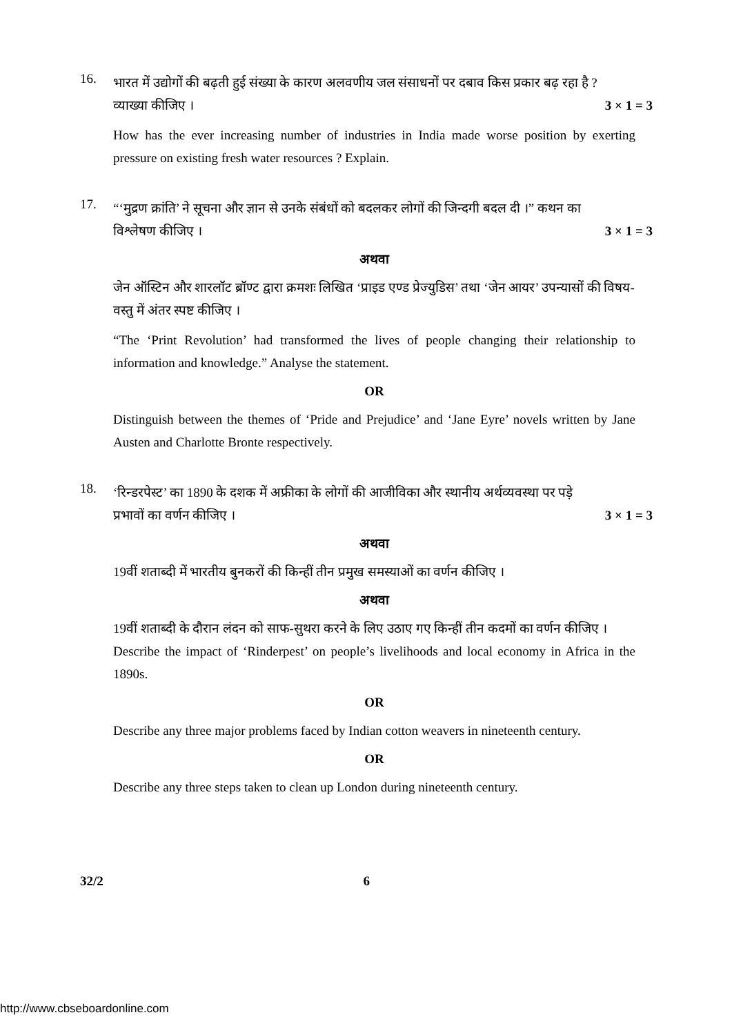16.
भारत में उद्योगों की बढ़ती हुई संख्या के कारण अलवणीय जल संसाधनों पर दबाव किस प्रकार बढ़ रहा है ?
व्याख्या कीजिए । 3 × 1 = 3
How has the ever increasing number of industries in India made worse position by exerting pressure on existing fresh water resources ? Explain.
17.
“‘मुद्रण क्रांति’ ने सूचना और ज्ञान से उनके संबंधों को बदलकर लोगों की जिन्दगी बदल दी ।” कथन का
विश्लेषण कीजिए । 3 × 1 = 3
अथवा
जेन ऑस्टिन और शारलॉट ब्रॉण्ट द्वारा क्रमशः लिखित ‘प्राइड एण्ड प्रेज्युडिस’ तथा ‘जेन आयर’ उपन्यासों की विषय-वस्तु में अंतर स्पष्ट कीजिए ।
“The ‘Print Revolution’ had transformed the lives of people changing their relationship to information and knowledge.” Analyse the statement.
OR
Distinguish between the themes of ‘Pride and Prejudice’ and ‘Jane Eyre’ novels written by Jane Austen and Charlotte Bronte respectively.
18.
‘रिन्डरपेस्ट’ का 1890 के दशक में अफ्रीका के लोगों की आजीविका और स्थानीय अर्थव्यवस्था पर पड़े
प्रभावों का वर्णन कीजिए । 3 × 1 = 3
अथवा
19वीं शताब्दी में भारतीय बुनकरों की किन्हीं तीन प्रमुख समस्याओं का वर्णन कीजिए ।
अथवा
19वीं शताब्दी के दौरान लंदन को साफ-सुथरा करने के लिए उठाए गए किन्हीं तीन कदमों का वर्णन कीजिए ।
Describe the impact of ‘Rinderpest’ on people’s livelihoods and local economy in Africa in the 1890s.
OR
Describe any three major problems faced by Indian cotton weavers in nineteenth century.
OR
Describe any three steps taken to clean up London during nineteenth century.
32/2 6
http://www.cbseboardonline.com